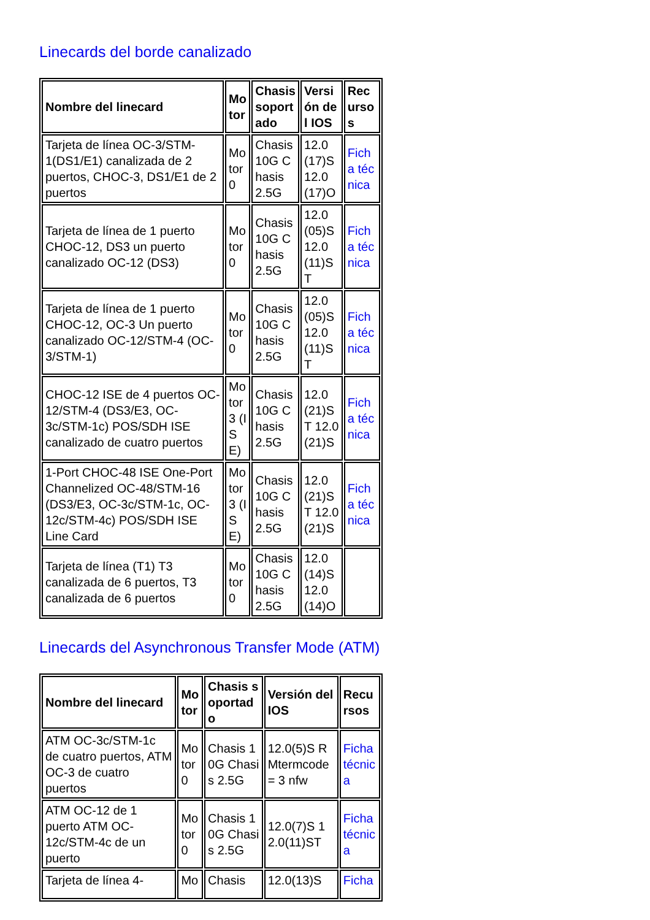Linecards del borde canalizado
| Nombre del linecard | Motor | Chasis soportado | Versión del IOS | Recursos |
| --- | --- | --- | --- | --- |
| Tarjeta de línea OC-3/STM-1(DS1/E1) canalizada de 2 puertos, CHOC-3, DS1/E1 de 2 puertos | Motor 0 | Chasis 10G Chasis 2.5G | 12.0(17)S 12.0(17)O | Ficha técnica |
| Tarjeta de línea de 1 puerto CHOC-12, DS3 un puerto canalizado OC-12 (DS3) | Motor 0 | Chasis 10G Chasis 2.5G | 12.0(05)S 12.0(11)ST | Ficha técnica |
| Tarjeta de línea de 1 puerto CHOC-12, OC-3 Un puerto canalizado OC-12/STM-4 (OC-3/STM-1) | Motor 0 | Chasis 10G Chasis 2.5G | 12.0(05)S 12.0(11)ST | Ficha técnica |
| CHOC-12 ISE de 4 puertos OC-12/STM-4 (DS3/E3, OC-3c/STM-1c) POS/SDH ISE canalizado de cuatro puertos | Motor 3 (ISE) | Chasis 10G Chasis 2.5G | 12.0(21)ST 12.0(21)S | Ficha técnica |
| 1-Port CHOC-48 ISE One-Port Channelized OC-48/STM-16 (DS3/E3, OC-3c/STM-1c, OC-12c/STM-4c) POS/SDH ISE Line Card | Motor 3 (ISE) | Chasis 10G Chasis 2.5G | 12.0(21)ST 12.0(21)S | Ficha técnica |
| Tarjeta de línea (T1) T3 canalizada de 6 puertos, T3 canalizada de 6 puertos | Motor 0 | Chasis 10G Chasis 2.5G | 12.0(14)S 12.0(14)O | |
Linecards del Asynchronous Transfer Mode (ATM)
| Nombre del linecard | Motor | Chasis soportado | Versión del IOS | Recursos |
| --- | --- | --- | --- | --- |
| ATM OC-3c/STM-1c de cuatro puertos, ATM OC-3 de cuatro puertos | Motor 0 | Chasis 10G Chasis 2.5G | 12.0(5)S RMtermcode = 3 nfw | Ficha técnica |
| ATM OC-12 de 1 puerto ATM OC-12c/STM-4c de un puerto | Motor 0 | Chasis 10G Chasis 2.5G | 12.0(7)S 12.0(11)ST | Ficha técnica |
| Tarjeta de línea 4- | Mo | Chasis | 12.0(13)S | Ficha |